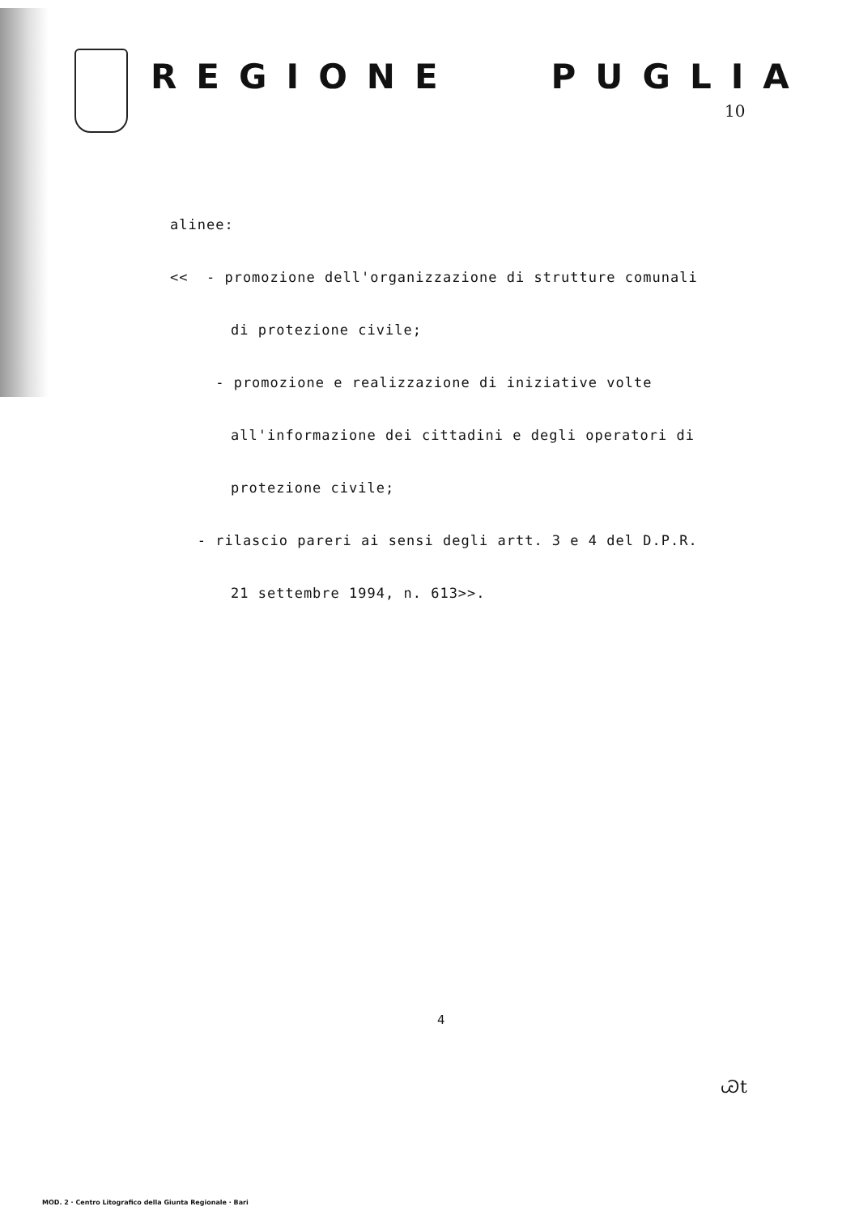REGIONE PUGLIA
10
alinee:
<< - promozione dell'organizzazione di strutture comunali
di protezione civile;
- promozione e realizzazione di iniziative volte
all'informazione dei cittadini e degli operatori di
protezione civile;
- rilascio pareri ai sensi degli artt. 3 e 4 del D.P.R.
21 settembre 1994, n. 613>>.
4
Ꮚt
MOD. 2 · Centro Litografico della Giunta Regionale · Bari